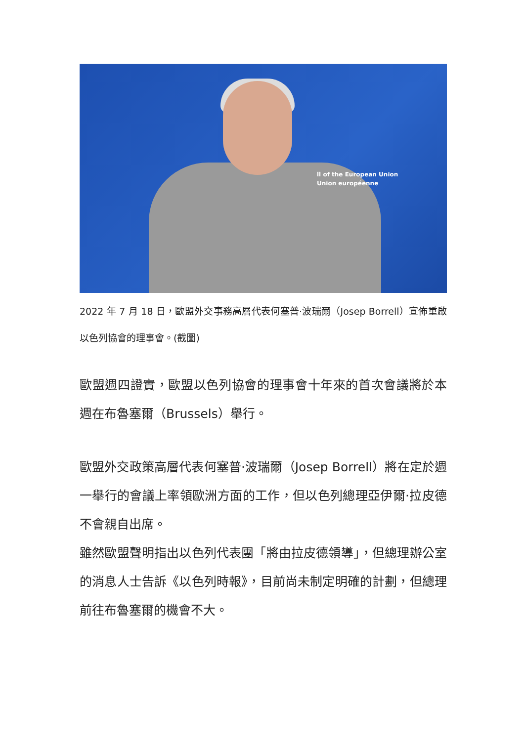ll of the European Union
Union européenne
2022 年 7 月 18 日，歐盟外交事務高層代表何塞普·波瑞爾（Josep Borrell）宣佈重啟以色列協會的理事會。(截圖)
歐盟週四證實，歐盟以色列協會的理事會十年來的首次會議將於本週在布魯塞爾（Brussels）舉行。
歐盟外交政策高層代表何塞普·波瑞爾（Josep Borrell）將在定於週一舉行的會議上率領歐洲方面的工作，但以色列總理亞伊爾·拉皮德不會親自出席。
雖然歐盟聲明指出以色列代表團「將由拉皮德領導」，但總理辦公室的消息人士告訴《以色列時報》，目前尚未制定明確的計劃，但總理前往布魯塞爾的機會不大。